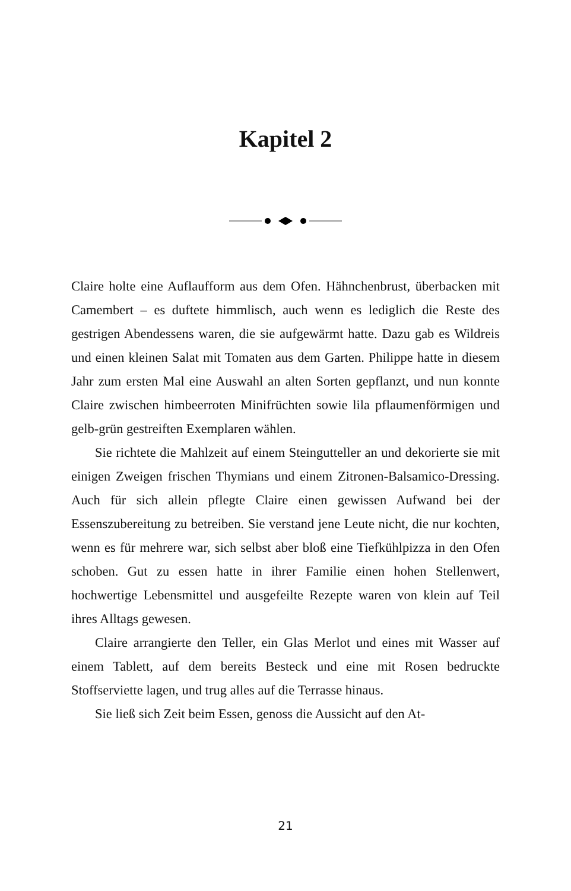Kapitel 2
Claire holte eine Auflaufform aus dem Ofen. Hähnchenbrust, überbacken mit Camembert – es duftete himmlisch, auch wenn es lediglich die Reste des gestrigen Abendessens waren, die sie aufgewärmt hatte. Dazu gab es Wildreis und einen kleinen Salat mit Tomaten aus dem Garten. Philippe hatte in diesem Jahr zum ersten Mal eine Auswahl an alten Sorten gepflanzt, und nun konnte Claire zwischen himbeerroten Minifrüchten sowie lila pflaumenförmigen und gelb-grün gestreiften Exemplaren wählen.
Sie richtete die Mahlzeit auf einem Steingutteller an und dekorierte sie mit einigen Zweigen frischen Thymians und einem Zitronen-Balsamico-Dressing. Auch für sich allein pflegte Claire einen gewissen Aufwand bei der Essenszubereitung zu betreiben. Sie verstand jene Leute nicht, die nur kochten, wenn es für mehrere war, sich selbst aber bloß eine Tiefkühlpizza in den Ofen schoben. Gut zu essen hatte in ihrer Familie einen hohen Stellenwert, hochwertige Lebensmittel und ausgefeilte Rezepte waren von klein auf Teil ihres Alltags gewesen.
Claire arrangierte den Teller, ein Glas Merlot und eines mit Wasser auf einem Tablett, auf dem bereits Besteck und eine mit Rosen bedruckte Stoffserviette lagen, und trug alles auf die Terrasse hinaus.
Sie ließ sich Zeit beim Essen, genoss die Aussicht auf den At-
21